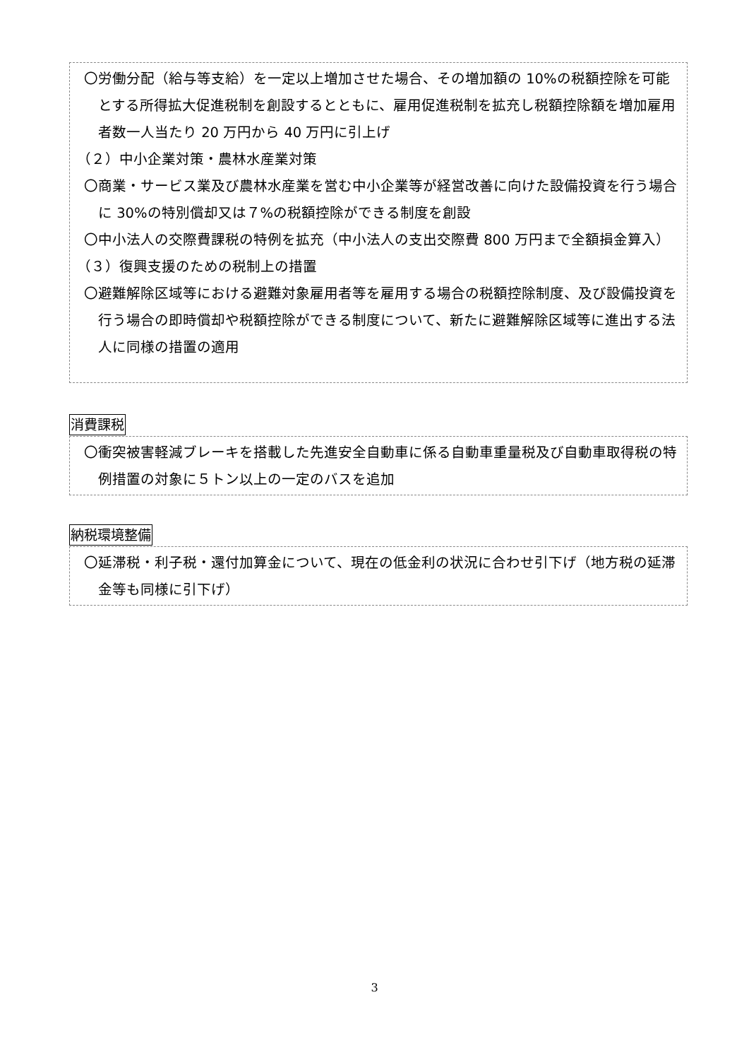〇労働分配（給与等支給）を一定以上増加させた場合、その増加額の 10%の税額控除を可能とする所得拡大促進税制を創設するとともに、雇用促進税制を拡充し税額控除額を増加雇用者数一人当たり 20 万円から 40 万円に引上げ
（２）中小企業対策・農林水産業対策
〇商業・サービス業及び農林水産業を営む中小企業等が経営改善に向けた設備投資を行う場合に 30%の特別償却又は７%の税額控除ができる制度を創設
〇中小法人の交際費課税の特例を拡充（中小法人の支出交際費 800 万円まで全額損金算入）
（３）復興支援のための税制上の措置
〇避難解除区域等における避難対象雇用者等を雇用する場合の税額控除制度、及び設備投資を行う場合の即時償却や税額控除ができる制度について、新たに避難解除区域等に進出する法人に同様の措置の適用
消費課税
〇衝突被害軽減ブレーキを搭載した先進安全自動車に係る自動車重量税及び自動車取得税の特例措置の対象に５トン以上の一定のバスを追加
納税環境整備
〇延滞税・利子税・還付加算金について、現在の低金利の状況に合わせ引下げ（地方税の延滞金等も同様に引下げ）
3